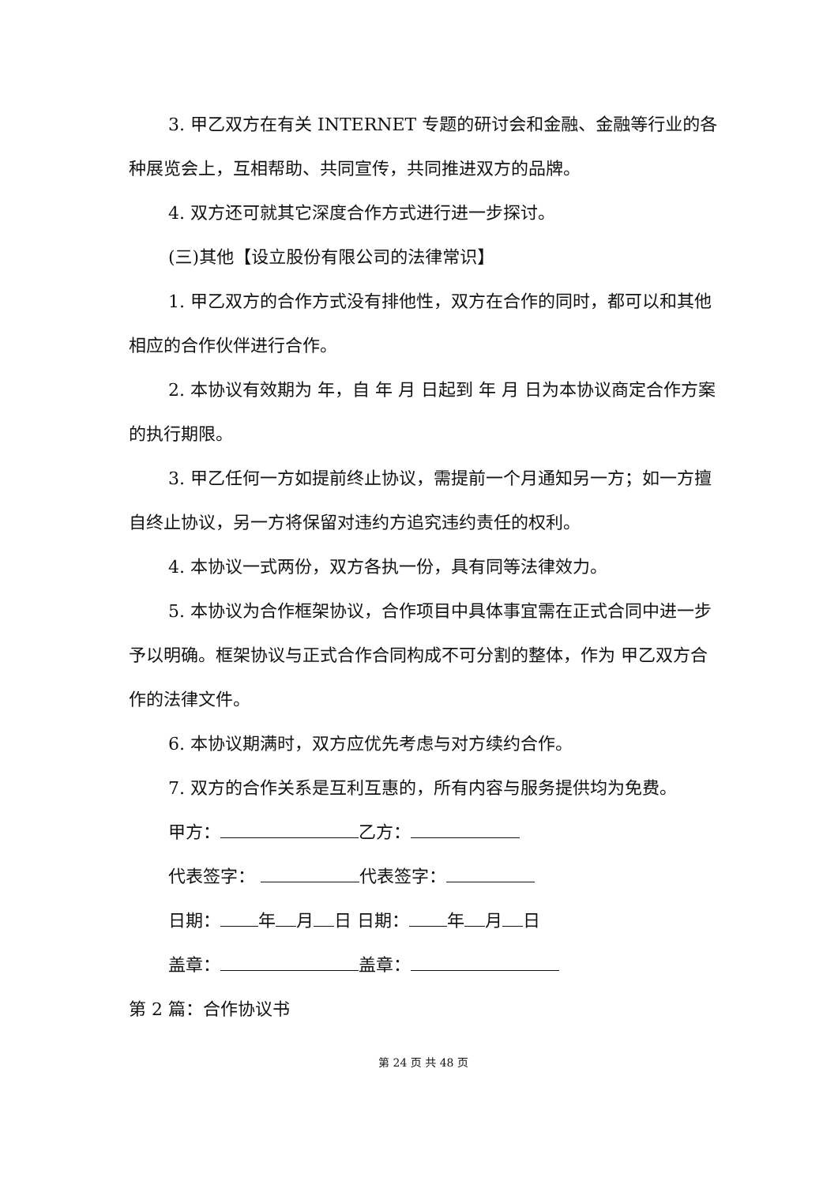3. 甲乙双方在有关 INTERNET 专题的研讨会和金融、金融等行业的各种展览会上，互相帮助、共同宣传，共同推进双方的品牌。
4. 双方还可就其它深度合作方式进行进一步探讨。
(三)其他【设立股份有限公司的法律常识】
1. 甲乙双方的合作方式没有排他性，双方在合作的同时，都可以和其他相应的合作伙伴进行合作。
2. 本协议有效期为 年，自 年 月 日起到 年 月 日为本协议商定合作方案的执行期限。
3. 甲乙任何一方如提前终止协议，需提前一个月通知另一方；如一方擅自终止协议，另一方将保留对违约方追究违约责任的权利。
4. 本协议一式两份，双方各执一份，具有同等法律效力。
5. 本协议为合作框架协议，合作项目中具体事宜需在正式合同中进一步予以明确。框架协议与正式合作合同构成不可分割的整体，作为 甲乙双方合作的法律文件。
6. 本协议期满时，双方应优先考虑与对方续约合作。
7. 双方的合作关系是互利互惠的，所有内容与服务提供均为免费。
甲方： 乙方：
代表签字： 代表签字：
日期： 年 月 日 日期： 年 月 日
盖章： 盖章：
第 2 篇：合作协议书
第 24 页 共 48 页